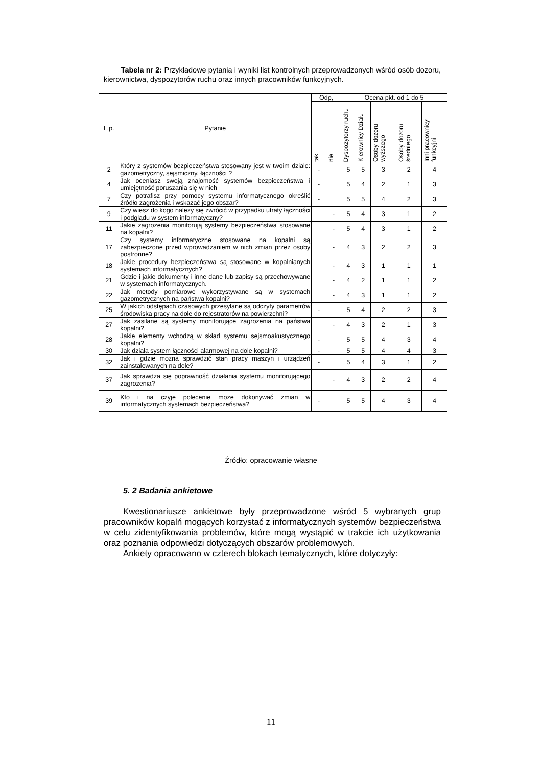Tabela nr 2: Przykładowe pytania i wyniki list kontrolnych przeprowadzonych wśród osób dozoru, kierownictwa, dyspozytorów ruchu oraz innych pracowników funkcyjnych.
| L.p. | Pytanie | Odp, | | Ocena pkt. od 1 do 5 | | | | |
| --- | --- | --- | --- | --- | --- | --- | --- | --- |
| | | tak | nie | Dyspozytorzy ruchu | Kierownicy Działu | Osoby dozoru wyższego | Osoby dozoru średniego | Inni pracownicy funkcyjni |
| 2 | Który z systemów bezpieczeństwa stosowany jest w twoim dziale: gazometryczny, sejsmiczny, łączności ? | - | | 5 | 5 | 3 | 2 | 4 |
| 4 | Jak oceniasz swoją znajomość systemów bezpieczeństwa i umiejętność poruszania się w nich | - | | 5 | 4 | 2 | 1 | 3 |
| 7 | Czy potrafisz przy pomocy systemu informatycznego określić źródło zagrożenia i wskazać jego obszar? | - | | 5 | 5 | 4 | 2 | 3 |
| 9 | Czy wiesz do kogo należy się zwrócić w przypadku utraty łączności i podglądu w system informatyczny? | | - | 5 | 4 | 3 | 1 | 2 |
| 11 | Jakie zagrożenia monitorują systemy bezpieczeństwa stosowane na kopalni? | | - | 5 | 4 | 3 | 1 | 2 |
| 17 | Czy systemy informatyczne stosowane na kopalni są zabezpieczone przed wprowadzaniem w nich zmian przez osoby postronne? | | - | 4 | 3 | 2 | 2 | 3 |
| 18 | Jakie procedury bezpieczeństwa są stosowane w kopalnianych systemach informatycznych? | | - | 4 | 3 | 1 | 1 | 1 |
| 21 | Gdzie i jakie dokumenty i inne dane lub zapisy są przechowywane w systemach informatycznych. | | - | 4 | 2 | 1 | 1 | 2 |
| 22 | Jak metody pomiarowe wykorzystywane są w systemach gazometrycznych na państwa kopalni? | | - | 4 | 3 | 1 | 1 | 2 |
| 25 | W jakich odstępach czasowych przesyłane są odczyty parametrów środowiska pracy na dole do rejestratorów na powierzchni? | - | | 5 | 4 | 2 | 2 | 3 |
| 27 | Jak zasilane są systemy monitorujące zagrożenia na państwa kopalni? | | - | 4 | 3 | 2 | 1 | 3 |
| 28 | Jakie elementy wchodzą w skład systemu sejsmoakustycznego kopalni? | - | | 5 | 5 | 4 | 3 | 4 |
| 30 | Jak działa system łączności alarmowej na dole kopalni? | - | | 5 | 5 | 4 | 4 | 3 |
| 32 | Jak i gdzie można sprawdzić stan pracy maszyn i urządzeń zainstalowanych na dole? | - | | 5 | 4 | 3 | 1 | 2 |
| 37 | Jak sprawdza się poprawność działania systemu monitorującego zagrożenia? | | - | 4 | 3 | 2 | 2 | 4 |
| 39 | Kto i na czyje polecenie może dokonywać zmian w informatycznych systemach bezpieczeństwa? | - | | 5 | 5 | 4 | 3 | 4 |
Źródło: opracowanie własne
5. 2 Badania ankietowe
Kwestionariusze ankietowe były przeprowadzone wśród 5 wybranych grup pracowników kopalń mogących korzystać z informatycznych systemów bezpieczeństwa w celu zidentyfikowania problemów, które mogą wystąpić w trakcie ich użytkowania oraz poznania odpowiedzi dotyczących obszarów problemowych.
Ankiety opracowano w czterech blokach tematycznych, które dotyczyły:
11